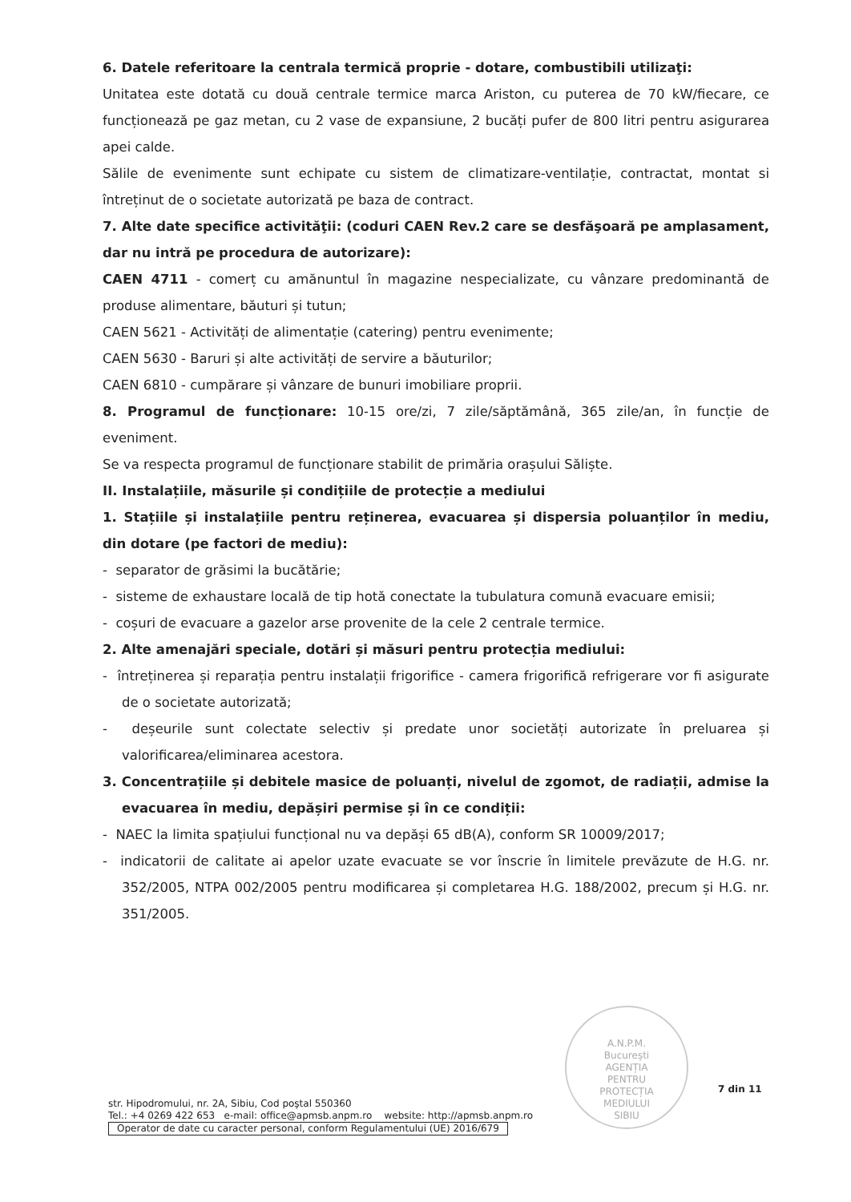6. Datele referitoare la centrala termică proprie - dotare, combustibili utilizaţi:
Unitatea este dotată cu două centrale termice marca Ariston, cu puterea de 70 kW/fiecare, ce funcționează pe gaz metan, cu 2 vase de expansiune, 2 bucăți pufer de 800 litri pentru asigurarea apei calde.
Sălile de evenimente sunt echipate cu sistem de climatizare-ventilație, contractat, montat si întreținut de o societate autorizată pe baza de contract.
7. Alte date specifice activităţii: (coduri CAEN Rev.2 care se desfăşoară pe amplasament, dar nu intră pe procedura de autorizare):
CAEN 4711 - comerț cu amănuntul în magazine nespecializate, cu vânzare predominantă de produse alimentare, băuturi și tutun;
CAEN 5621 - Activități de alimentație (catering) pentru evenimente;
CAEN 5630 - Baruri și alte activități de servire a băuturilor;
CAEN 6810 - cumpărare și vânzare de bunuri imobiliare proprii.
8. Programul de funcționare: 10-15 ore/zi, 7 zile/săptămână, 365 zile/an, în funcție de eveniment.
Se va respecta programul de funcționare stabilit de primăria orașului Săliște.
II. Instalațiile, măsurile și condițiile de protecție a mediului
1. Stațiile și instalațiile pentru reținerea, evacuarea și dispersia poluanților în mediu, din dotare (pe factori de mediu):
- separator de grăsimi la bucătărie;
- sisteme de exhaustare locală de tip hotă conectate la tubulatura comună evacuare emisii;
- coșuri de evacuare a gazelor arse provenite de la cele 2 centrale termice.
2. Alte amenajări speciale, dotări și măsuri pentru protecția mediului:
- întreținerea și reparația pentru instalații frigorifice - camera frigorifică refrigerare vor fi asigurate de o societate autorizată;
- deșeurile sunt colectate selectiv și predate unor societăți autorizate în preluarea și valorificarea/eliminarea acestora.
3. Concentrațiile și debitele masice de poluanți, nivelul de zgomot, de radiații, admise la evacuarea în mediu, depășiri permise și în ce condiții:
- NAEC la limita spațiului funcțional nu va depăși 65 dB(A), conform SR 10009/2017;
- indicatorii de calitate ai apelor uzate evacuate se vor înscrie în limitele prevăzute de H.G. nr. 352/2005, NTPA 002/2005 pentru modificarea și completarea H.G. 188/2002, precum și H.G. nr. 351/2005.
A.N.P.M.
București
AGENȚIA
PENTRU
PROTECȚIA
MEDIULUI
SIBIU
7 din 11
str. Hipodromului, nr. 2A, Sibiu, Cod poştal 550360
Tel.: +4 0269 422 653 e-mail: office@apmsb.anpm.ro website: http://apmsb.anpm.ro
Operator de date cu caracter personal, conform Regulamentului (UE) 2016/679